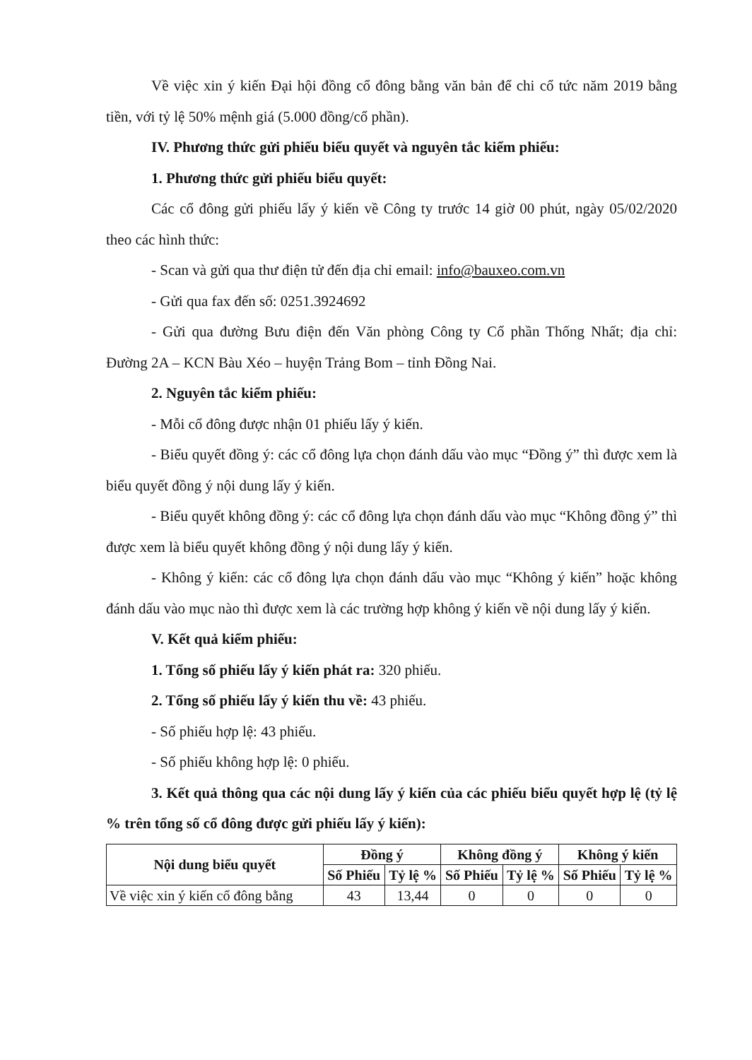Về việc xin ý kiến Đại hội đồng cổ đông bằng văn bản để chi cổ tức năm 2019 bằng tiền, với tỷ lệ 50% mệnh giá (5.000 đồng/cổ phần).
IV. Phương thức gửi phiếu biểu quyết và nguyên tắc kiểm phiếu:
1. Phương thức gửi phiếu biểu quyết:
Các cổ đông gửi phiếu lấy ý kiến về Công ty trước 14 giờ 00 phút, ngày 05/02/2020 theo các hình thức:
- Scan và gửi qua thư điện tử đến địa chỉ email: info@bauxeo.com.vn
- Gửi qua fax đến số: 0251.3924692
- Gửi qua đường Bưu điện đến Văn phòng Công ty Cổ phần Thống Nhất; địa chỉ: Đường 2A – KCN Bàu Xéo – huyện Trảng Bom – tỉnh Đồng Nai.
2. Nguyên tắc kiểm phiếu:
- Mỗi cổ đông được nhận 01 phiếu lấy ý kiến.
- Biểu quyết đồng ý: các cổ đông lựa chọn đánh dấu vào mục “Đồng ý” thì được xem là biểu quyết đồng ý nội dung lấy ý kiến.
- Biểu quyết không đồng ý: các cổ đông lựa chọn đánh dấu vào mục “Không đồng ý” thì được xem là biểu quyết không đồng ý nội dung lấy ý kiến.
- Không ý kiến: các cổ đông lựa chọn đánh dấu vào mục “Không ý kiến” hoặc không đánh dấu vào mục nào thì được xem là các trường hợp không ý kiến về nội dung lấy ý kiến.
V. Kết quả kiểm phiếu:
1. Tổng số phiếu lấy ý kiến phát ra: 320 phiếu.
2. Tổng số phiếu lấy ý kiến thu về: 43 phiếu.
- Số phiếu hợp lệ: 43 phiếu.
- Số phiếu không hợp lệ: 0 phiếu.
3. Kết quả thông qua các nội dung lấy ý kiến của các phiếu biểu quyết hợp lệ (tỷ lệ % trên tổng số cổ đông được gửi phiếu lấy ý kiến):
| Nội dung biểu quyết | Đồng ý | | Không đồng ý | | Không ý kiến | |
| --- | --- | --- | --- | --- | --- | --- |
| | Số Phiếu | Tỷ lệ % | Số Phiếu | Tỷ lệ % | Số Phiếu | Tỷ lệ % |
| Về việc xin ý kiến cổ đông bằng | 43 | 13,44 | 0 | 0 | 0 | 0 |